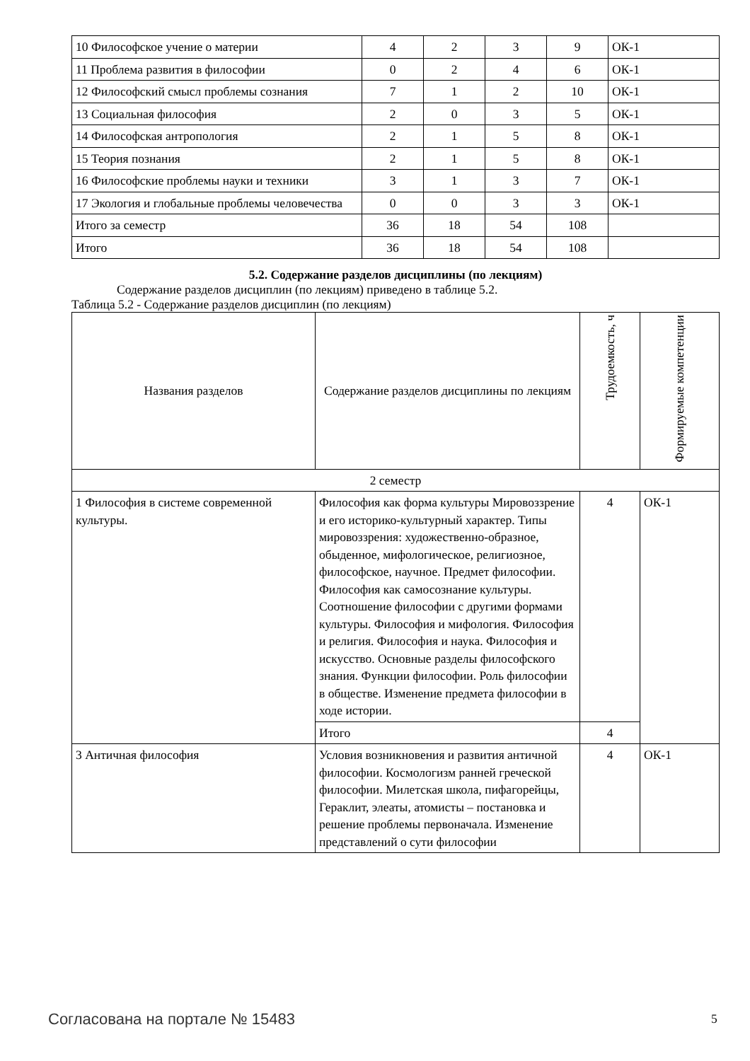| 10 Философское учение о материи | 4 | 2 | 3 | 9 | ОК-1 |
| 11 Проблема развития в философии | 0 | 2 | 4 | 6 | ОК-1 |
| 12 Философский смысл проблемы сознания | 7 | 1 | 2 | 10 | ОК-1 |
| 13 Социальная философия | 2 | 0 | 3 | 5 | ОК-1 |
| 14 Философская антропология | 2 | 1 | 5 | 8 | ОК-1 |
| 15 Теория познания | 2 | 1 | 5 | 8 | ОК-1 |
| 16 Философские проблемы науки и техники | 3 | 1 | 3 | 7 | ОК-1 |
| 17 Экология и глобальные проблемы человечества | 0 | 0 | 3 | 3 | ОК-1 |
| Итого за семестр | 36 | 18 | 54 | 108 | |
| Итого | 36 | 18 | 54 | 108 | |
5.2. Содержание разделов дисциплины (по лекциям)
Содержание разделов дисциплин (по лекциям) приведено в таблице 5.2.
Таблица 5.2 - Содержание разделов дисциплин (по лекциям)
| Названия разделов | Содержание разделов дисциплины по лекциям | Трудоемкость, ч | Формируемые компетенции |
| --- | --- | --- | --- |
| 2 семестр | | | |
| 1 Философия в системе современной культуры. | Философия как форма культуры Мировоззрение и его историко-культурный характер. Типы мировоззрения: художественно-образное, обыденное, мифологическое, религиозное, философское, научное. Предмет философии. Философия как самосознание культуры. Соотношение философии с другими формами культуры. Философия и мифология. Философия и религия. Философия и наука. Философия и искусство. Основные разделы философского знания. Функции философии. Роль философии в обществе. Изменение предмета философии в ходе истории. | 4 | ОК-1 |
| | Итого | 4 | |
| 3 Античная философия | Условия возникновения и развития античной философии. Космологизм ранней греческой философии. Милетская школа, пифагорейцы, Гераклит, элеаты, атомисты – постановка и решение проблемы первоначала. Изменение представлений о сути философии | 4 | ОК-1 |
Согласована на портале № 15483 5